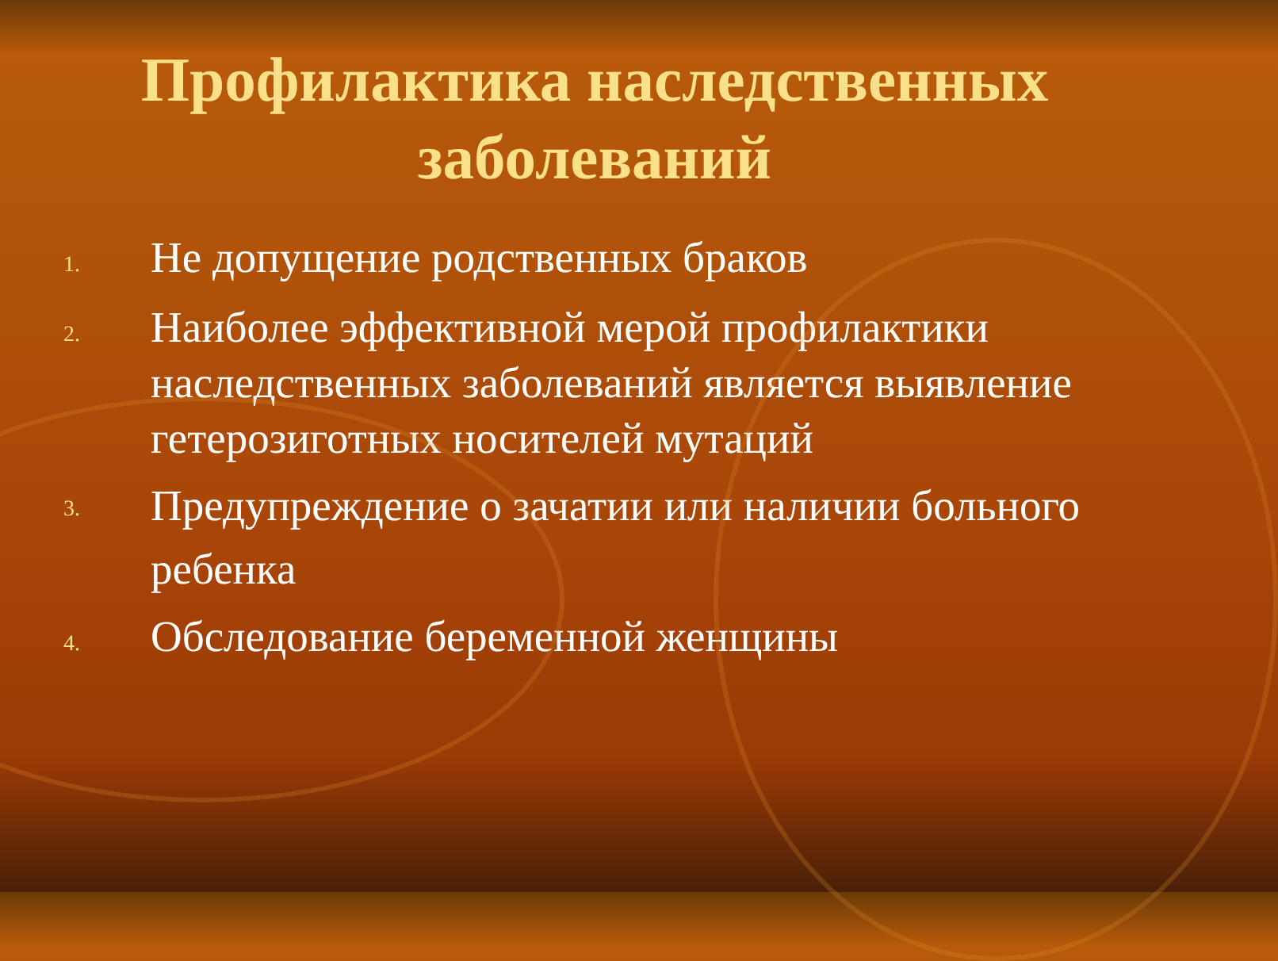Профилактика наследственных
заболеваний
1. Не допущение родственных браков
2. Наиболее эффективной мерой профилактики наследственных заболеваний является выявление гетерозиготных носителей мутаций
3. Предупреждение о зачатии или наличии больного ребенка
4. Обследование беременной женщины